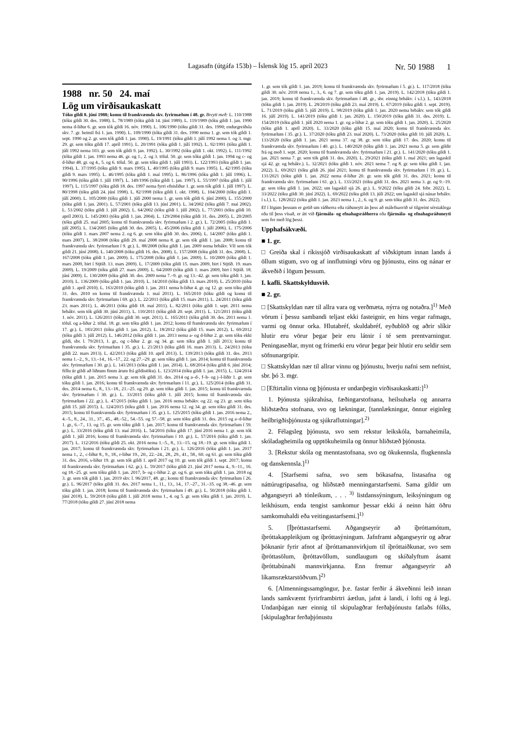Lagasafn (útgáfa 153b) – Íslensk lög 15. apríl 2023 Nr. 50 1988 1
1988 nr. 50 24. maí
Lög um virðisaukaskatt
Tóku gildi 8. júní 1988; komu til framkvæmda skv. fyrirmælum í 48. gr. Breytt með: L. 110/1988 (tóku gildi 30. des. 1988). L. 78/1989 (tóku gildi 14. júní 1989). L. 119/1989 (tóku gildi 1. jan. 1990 nema d-liður 6. gr. sem tók gildi 16. nóv. 1990). L. 106/1990 (tóku gildi 31. des. 1990; endurgreiðsla skv. 7. gr. heimil frá 1. jan. 1990). L. 109/1990 (tóku gildi 31. des. 1990 nema 1. gr. sem tók gildi 1. sept. 1990 og 2. gr. sem tók gildi 1. jan. 1990). L. 19/1991 (tóku gildi 1. júlí 1992 nema 1. og 3. mgr. 29. gr. sem tóku gildi 17. apríl 1991). L. 20/1991 (tóku gildi 1. júlí 1992). L. 92/1991 (tóku gildi 1. júlí 1992 nema 103. gr. sem tók gildi 9. jan. 1992). L. 30/1992 (tóku gildi 1. okt. 1992). L. 111/1992 (tóku gildi 1. jan. 1993 nema 46. gr. og 1., 2. og 3. tölul. 50. gr. sem tóku gildi 1. jan. 1994 og c- og d-liður 48. gr. og 4., 5. og 6. tölul. 50. gr. sem tóku gildi 1. júlí 1993). L. 122/1993 (tóku gildi 1. jan. 1994). L. 37/1995 (tóku gildi 9. mars 1995). L. 40/1995 (tóku gildi 9. mars 1995). L. 42/1995 (tóku gildi 9. mars 1995). L. 46/1995 (tóku gildi 1. maí 1995). L. 86/1996 (tóku gildi 1. júlí 1996). L. 90/1996 (tóku gildi 1. júlí 1997). L. 149/1996 (tóku gildi 1. jan. 1997). L. 55/1997 (tóku gildi 1. júlí 1997). L. 115/1997 (tóku gildi 18. des. 1997 nema fyrri efnisliður 1. gr. sem tók gildi 1. júlí 1997). L. 80/1998 (tóku gildi 24. júní 1998). L. 82/1998 (tóku gildi 1. okt. 1998). L. 104/2000 (tóku gildi 1. júlí 2000). L. 105/2000 (tóku gildi 1. júlí 2000 nema 1. gr. sem tók gildi 6. júní 2000). L. 155/2000 (tóku gildi 1. jan. 2001). L. 57/2001 (tóku gildi 13. júní 2001). L. 34/2002 (tóku gildi 7. maí 2002). L. 51/2002 (tóku gildi 1. júlí 2002). L. 64/2002 (tóku gildi 1. júlí 2002). L. 77/2003 (tóku gildi 10. apríl 2003). L. 145/2003 (tóku gildi 1. jan. 2004). L. 129/2004 (tóku gildi 31. des. 2005). L. 20/2005 (tóku gildi 25. maí 2005; komu til framkvæmda skv. fyrirmælum í 2. gr.). L. 72/2005 (tóku gildi 1. júlí 2005). L. 134/2005 (tóku gildi 30. des. 2005). L. 45/2006 (tóku gildi 1. júlí 2006). L. 175/2006 (tóku gildi 1. mars 2007 nema 2. og 6. gr. sem tóku gildi 30. des. 2006). L. 14/2007 (tóku gildi 1. mars 2007). L. 38/2008 (tóku gildi 29. maí 2008 nema 8. gr. sem tók gildi 1. jan. 2008; komu til framkvæmda skv. fyrirmælum í 9. gr.). L. 88/2008 (tóku gildi 1. jan. 2009 nema brbákv. VII sem tók gildi 21. júní 2008). L. 140/2008 (tóku gildi 16. des. 2008). L. 157/2008 (tóku gildi 31. des. 2008). L. 167/2008 (tóku gildi 1. jan. 2009). L. 175/2008 (tóku gildi 1. jan. 2009). L. 10/2009 (tóku gildi 1. mars 2009, birt í Stjtíð. 13. mars 2009). L. 17/2009 (tóku gildi 15. mars 2009, birt í Stjtíð. 19. mars 2009). L. 19/2009 (tóku gildi 27. mars 2009). L. 64/2009 (tóku gildi 1. mars 2009, birt í Stjtíð. 18. júní 2009). L. 130/2009 (tóku gildi 30. des. 2009 nema 7.–9. gr. og 13.–42. gr. sem tóku gildi 1. jan. 2010). L. 136/2009 (tóku gildi 1. jan. 2010). L. 14/2010 (tóku gildi 13. mars 2010). L. 25/2010 (tóku gildi 1. apríl 2010). L. 163/2010 (tóku gildi 1. jan. 2011 nema b-liður 4. gr. og 12. gr. sem tóku gildi 31. des. 2010 en komu til framkvæmda 1. maí 2011). L. 165/2010 (tóku gildi og komu til framkvæmda skv. fyrirmælum í 69. gr.). L. 22/2011 (tóku gildi 15. mars 2011). L. 24/2011 (tóku gildi 23. mars 2011). L. 46/2011 (tóku gildi 18. maí 2011). L. 82/2011 (tóku gildi 1. sept. 2011 nema brbákv. sem tók gildi 30. júní 2011). L. 110/2011 (tóku gildi 20. sept. 2011). L. 121/2011 (tóku gildi 1. nóv. 2011). L. 126/2011 (tóku gildi 30. sept. 2011). L. 165/2011 (tóku gildi 30. des. 2011 nema 1. tölul. og a-liður 2. tölul. 18. gr. sem tóku gildi 1. jan. 2012; komu til framkvæmda skv. fyrirmælum í 17. gr.). L. 183/2011 (tóku gildi 1. jan. 2012). L. 18/2012 (tóku gildi 15. mars 2012). L. 69/2012 (tóku gildi 3. júlí 2012). L. 146/2012 (tóku gildi 1. jan. 2013 nema a- og d-liður 2. gr. sem tóku ekki gildi, sbr. l. 79/2013, 1. gr., og c-liður 2. gr. og 34. gr. sem tóku gildi 1. júlí 2013; komu til framkvæmda skv. fyrirmælum í 35. gr.). L. 21/2013 (tóku gildi 16. mars 2013). L. 24/2013 (tóku gildi 22. mars 2013). L. 42/2013 (tóku gildi 10. apríl 2013). L. 139/2013 (tóku gildi 31. des. 2013 nema 1.–2., 9., 13.–14., 16.–17., 22. og 27.–29. gr. sem tóku gildi 1. jan. 2014; komu til framkvæmda skv. fyrirmælum í 30. gr.). L. 141/2013 (tóku gildi 1. jan. 2014). L. 68/2014 (tóku gildi 6. júní 2014; féllu úr gildi að liðnum fimm árum frá gildistöku). L. 123/2014 (tóku gildi 1. jan. 2015). L. 124/2014 (tóku gildi 1. jan. 2015 nema 3. gr. sem tók gildi 31. des. 2014 og a–d-, f–h- og j–l-liðir 1. gr. sem tóku gildi 1. jan. 2016; komu til framkvæmda skv. fyrirmælum í 11. gr.). L. 125/2014 (tóku gildi 31. des. 2014 nema 6., 8., 13.–18., 21.–25. og 29. gr. sem tóku gildi 1. jan. 2015; komu til framkvæmda skv. fyrirmælum í 30. gr.). L. 33/2015 (tóku gildi 1. júlí 2015; komu til framkvæmda skv. fyrirmælum í 22. gr.). L. 47/2015 (tóku gildi 1. jan. 2016 nema brbákv. og 22. og 23. gr. sem tóku gildi 15. júlí 2015). L. 124/2015 (tóku gildi 1. jan. 2016 nema 12. og 34. gr. sem tóku gildi 31. des. 2015; komu til framkvæmda skv. fyrirmælum í 35. gr.). L. 125/2015 (tóku gildi 1. jan. 2016 nema 2., 4.–5., 8., 24., 31., 37., 45., 48.–52., 54.–55. og 57.–58. gr. sem tóku gildi 31. des. 2015 og a–d-liður 1. gr., 6.–7., 13. og 15. gr. sem tóku gildi 1. jan. 2017; komu til framkvæmda skv. fyrirmælum í 59. gr.). L. 33/2016 (tóku gildi 13. maí 2016). L. 54/2016 (tóku gildi 17. júní 2016 nema 1. gr. sem tók gildi 1. júlí 2016; komu til framkvæmda skv. fyrirmælum í 10. gr.). L. 57/2016 (tóku gildi 1. jan. 2017). L. 112/2016 (tóku gildi 25. okt. 2016 nema 1.–5., 8., 13.–15. og 18.–19. gr. sem tóku gildi 1. jan. 2017; komu til framkvæmda skv. fyrirmælum í 21. gr.). L. 126/2016 (tóku gildi 1. jan. 2017 nema 1., 2., c-liður 8., 9., 18., r-liður 19., 20., 22.–24., 28., 29., 41., 58., 60. og 61. gr. sem tóku gildi 31. des. 2016, s-liður 19. gr. sem tók gildi 1. apríl 2017 og 10. gr. sem tók gildi 1. sept. 2017; komu til framkvæmda skv. fyrirmælum í 62. gr.). L. 59/2017 (tóku gildi 21. júní 2017 nema 4., 9.–11., 16. og 18.–25. gr. sem tóku gildi 1. jan. 2017, b- og c-liður 2. gr. og 6. gr. sem tóku gildi 1. jan. 2018 og 3. gr. sem tók gildi 1. jan. 2019 skv. l. 96/2017, 48. gr.; komu til framkvæmda skv. fyrirmælum í 26. gr.). L. 96/2017 (tóku gildi 31. des. 2017 nema 1., 11., 13., 14., 17.–27., 31.–35. og 38.–46. gr. sem tóku gildi 1. jan. 2018; komu til framkvæmda skv. fyrirmælum í 49. gr.). L. 50/2018 (tóku gildi 1. júní 2018). L. 59/2018 (tóku gildi 1. júlí 2018 nema 1., 4. og 5. gr. sem tóku gildi 1. jan. 2019). L. 77/2018 (tóku gildi 27. júní 2018 nema
1. gr. sem tók gildi 1. jan. 2019; komu til framkvæmda skv. fyrirmælum í 5. gr.). L. 117/2018 (tóku gildi 30. nóv. 2018 nema 1., 3., 6. og 7. gr. sem tóku gildi 1. jan. 2019). L. 142/2018 (tóku gildi 1. jan. 2019; komu til framkvæmda skv. fyrirmælum í 48. gr., sbr. einnig brbákv. í s.l.). L. 143/2018 (tóku gildi 1. jan. 2019). L. 28/2019 (tóku gildi 23. maí 2019). L. 67/2019 (tóku gildi 1. sept. 2019). L. 71/2019 (tóku gildi 5. júlí 2019). L. 98/2019 (tóku gildi 1. jan. 2020 nema brbákv. sem tók gildi 16. júlí 2019). L. 141/2019 (tóku gildi 1. jan. 2020). L. 150/2019 (tóku gildi 31. des. 2019). L. 154/2019 (tóku gildi 1. júlí 2020 nema 1. gr. og a-liður 2. gr. sem tóku gildi 1. jan. 2020). L. 25/2020 (tóku gildi 1. apríl 2020). L. 33/2020 (tóku gildi 15. maí 2020; komu til framkvæmda skv. fyrirmælum í 35. gr.). L. 37/2020 (tóku gildi 23. maí 2020). L. 73/2020 (tóku gildi 10. júlí 2020). L. 133/2020 (tóku gildi 1. jan. 2021 nema 37. og 38. gr. sem tóku gildi 17. des. 2020; komu til framkvæmda skv. fyrirmælum í 40. gr.). L. 140/2020 (tóku gildi 1. jan. 2021 nema 5. gr. sem gildir frá og með 1. sept. 2020; komu til framkvæmda skv. fyrirmælum í 21. gr.). L. 141/2020 (tóku gildi 1. jan. 2021 nema 7. gr. sem tók gildi 31. des. 2020). L. 29/2021 (tóku gildi 1. maí 2021; um lagaskil sjá 42. gr. og brbákv.). L. 32/2021 (tóku gildi 1. nóv. 2021 nema 7. og 8. gr. sem tóku gildi 1. jan. 2022). L. 69/2021 (tóku gildi 26. júní 2021; komu til framkvæmda skv. fyrirmælum í 19. gr.). L. 131/2021 (tóku gildi 1. jan. 2022 nema d-liður 20. gr. sem tók gildi 31. des. 2021; komu til framkvæmda skv. fyrirmælum í 61. gr.). L. 133/2021 (tóku gildi 31. des. 2021 nema 3. gr. og 9.–19. gr. sem tóku gildi 1. jan. 2022; um lagaskil sjá 26. gr.). L. 9/2022 (tóku gildi 24. febr. 2022). L. 33/2022 (tóku gildi 30. júní 2022). L. 69/2022 (tóku gildi 13. júlí 2022; um lagaskil sjá nánar brbákv. í s.l.). L. 128/2022 (tóku gildi 1. jan. 2023 nema 1., 2., 6. og 9. gr. sem tóku gildi 31. des. 2022).
Ef í lögum þessum er getið um ráðherra eða ráðuneyti án þess að málefnasvið sé tilgreint sérstaklega eða til þess vísað, er átt við fjármála- og efnahagsráðherra eða fjármála- og efnahagsráðuneyti sem fer með lög þessi.
Upphafsákvæði.
■ 1. gr.
□ Greiða skal í ríkissjóð virðisaukaskatt af viðskiptum innan lands á öllum stigum, svo og af innflutningi vöru og þjónustu, eins og nánar er ákveðið í lögum þessum.
I. kafli. Skattskyldusvið.
■ 2. gr.
□ [Skattskyldan nær til allra vara og verðmæta, nýrra og notaðra.]<sup>1)</sup> Með vörum í þessu sambandi teljast ekki fasteignir, en hins vegar rafmagn, varmi og önnur orka. Hlutabréf, skuldabréf, eyðublöð og aðrir slíkir hlutir eru vörur þegar þeir eru látnir í té sem prentvarningur. Peningaseðlar, mynt og frímerki eru vörur þegar þeir hlutir eru seldir sem söfnunargripir.
□ Skattskyldan nær til allrar vinnu og þjónustu, hverju nafni sem nefnist, sbr. þó 3. mgr.
□ [Eftirtalin vinna og þjónusta er undanþegin virðisaukaskatti:]<sup>1)</sup>
1. Þjónusta sjúkrahúsa, fæðingarstofnana, heilsuhæla og annarra hliðstæðra stofnana, svo og lækningar, [tannlækningar, önnur eiginleg heilbrigðisþjónusta og sjúkraflutningar].<sup>2)</sup>
2. Félagsleg þjónusta, svo sem rekstur leikskóla, barnaheimila, skóladagheimila og upptökuheimila og önnur hliðstæð þjónusta.
3. [Rekstur skóla og menntastofnana, svo og ökukennsla, flugkennsla og danskennsla.]<sup>1)</sup>
4. [Starfsemi safna, svo sem bókasafna, listasafna og náttúrugripasafna, og hliðstæð menningarstarfsemi. Sama gildir um aðgangseyri að tónleikum, . . . <sup>3)</sup> listdanssýningum, leiksýningum og leikhúsum, enda tengist samkomur þessar ekki á neinn hátt öðru samkomuhaldi eða veitingastarfsemi.]<sup>1)</sup>
5. [Íþróttastarfsemi. Aðgangseyrir að íþróttamótum, íþróttakappleikjum og íþróttasýningum. Jafnframt aðgangseyrir og aðrar þóknanir fyrir afnot af íþróttamannvirkjum til íþróttaiðkunar, svo sem íþróttasölum, íþróttavöllum, sundlaugum og skíðalyftum ásamt íþróttabúnaði mannvirkjanna. Enn fremur aðgangseyrir að líkamsræktarstöðvum.]<sup>2)</sup>
6. [Almenningssamgöngur, þ.e. fastar ferðir á ákveðinni leið innan lands samkvæmt fyrirframbirtri áætlun, jafnt á landi, í lofti og á legi. Undanþágan nær einnig til skipulagðrar ferðaþjónustu fatlaðs fólks, [skipulagðrar ferðaþjónustu